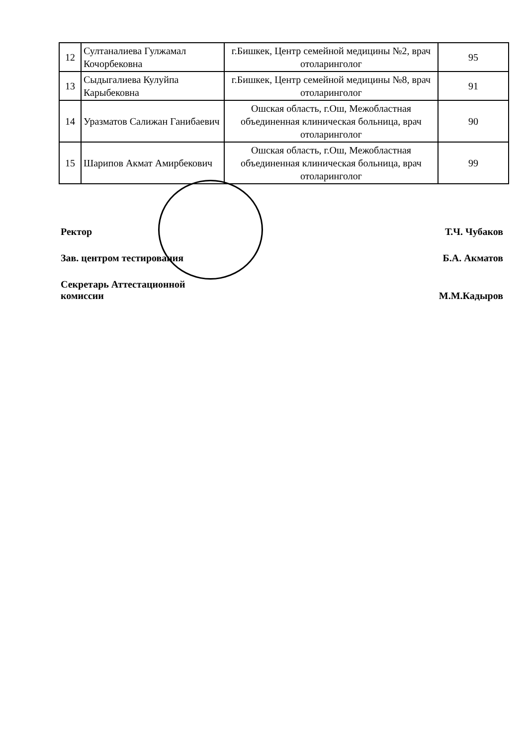| 12 | Султаналиева Гулжамал Кочорбековна | г.Бишкек, Центр семейной медицины №2, врач отоларинголог | 95 |
| 13 | Сыдыгалиева Кулуйпа Карыбековна | г.Бишкек, Центр семейной медицины №8, врач отоларинголог | 91 |
| 14 | Уразматов Салижан Ганибаевич | Ошская область, г.Ош, Межобластная объединенная клиническая больница, врач отоларинголог | 90 |
| 15 | Шарипов Акмат Амирбекович | Ошская область, г.Ош, Межобластная объединенная клиническая больница, врач отоларинголог | 99 |
Ректор Т.Ч. Чубаков
Зав. центром тестирования Б.А. Акматов
Секретарь Аттестационной
комиссии
М.М.Кадыров